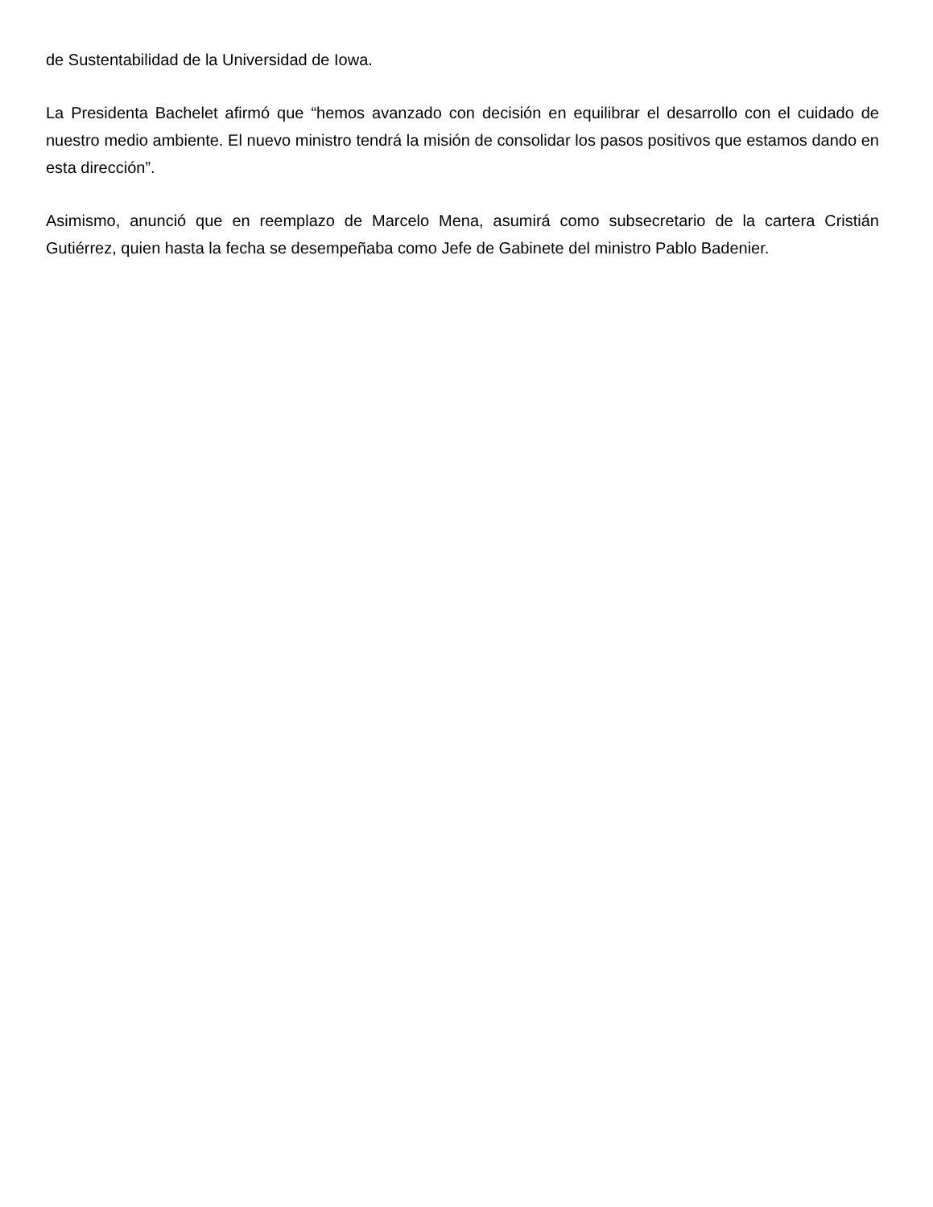de Sustentabilidad de la Universidad de Iowa.
La Presidenta Bachelet afirmó que “hemos avanzado con decisión en equilibrar el desarrollo con el cuidado de nuestro medio ambiente. El nuevo ministro tendrá la misión de consolidar los pasos positivos que estamos dando en esta dirección”.
Asimismo, anunció que en reemplazo de Marcelo Mena, asumirá como subsecretario de la cartera Cristián Gutiérrez, quien hasta la fecha se desempeñaba como Jefe de Gabinete del ministro Pablo Badenier.